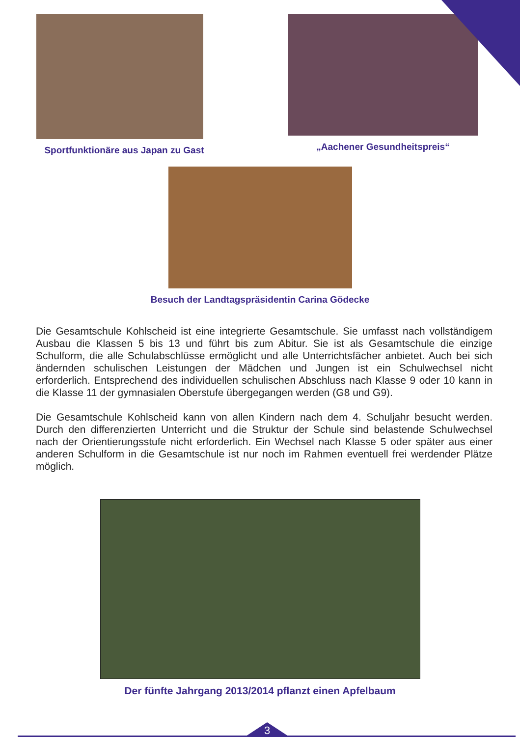Sportfunktionäre aus Japan zu Gast „Aachener Gesundheitspreis“
Besuch der Landtagspräsidentin Carina Gödecke
Die Gesamtschule Kohlscheid ist eine integrierte Gesamtschule. Sie umfasst nach vollständigem Ausbau die Klassen 5 bis 13 und führt bis zum Abitur. Sie ist als Gesamtschule die einzige Schulform, die alle Schulabschlüsse ermöglicht und alle Unterrichtsfächer anbietet. Auch bei sich ändernden schulischen Leistungen der Mädchen und Jungen ist ein Schulwechsel nicht erforderlich. Entsprechend des individuellen schulischen Abschluss nach Klasse 9 oder 10 kann in die Klasse 11 der gymnasialen Oberstufe übergegangen werden (G8 und G9).
Die Gesamtschule Kohlscheid kann von allen Kindern nach dem 4. Schuljahr besucht werden. Durch den differenzierten Unterricht und die Struktur der Schule sind belastende Schulwechsel nach der Orientierungsstufe nicht erforderlich. Ein Wechsel nach Klasse 5 oder später aus einer anderen Schulform in die Gesamtschule ist nur noch im Rahmen eventuell frei werdender Plätze möglich.
Der fünfte Jahrgang 2013/2014 pflanzt einen Apfelbaum
3